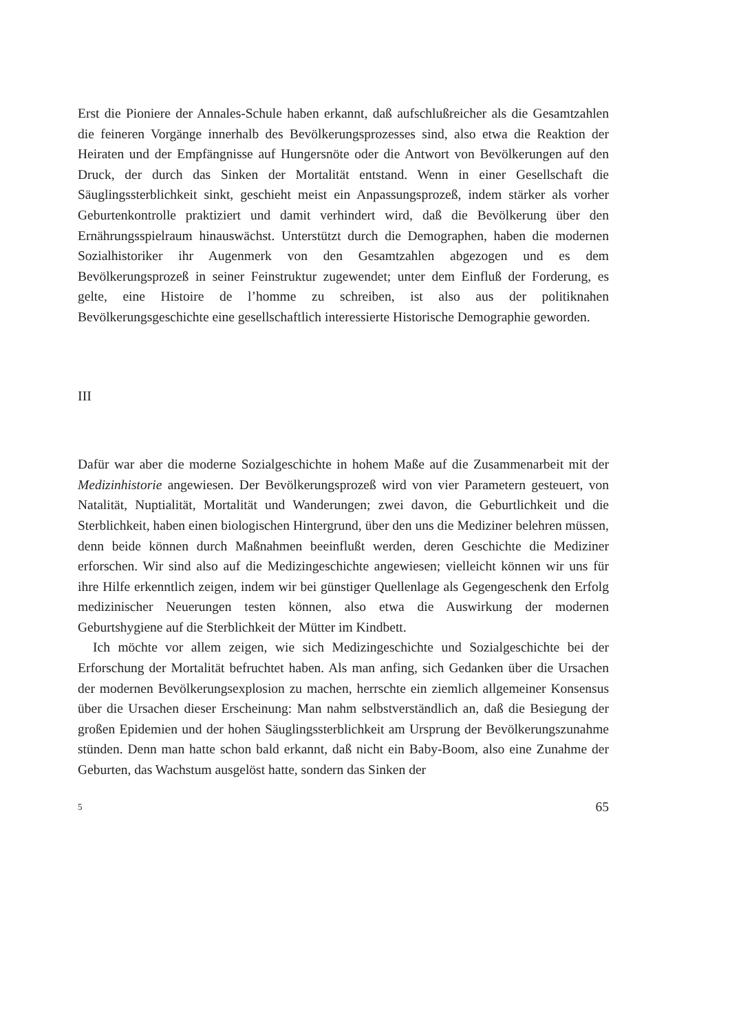Erst die Pioniere der Annales-Schule haben erkannt, daß aufschlußreicher als die Gesamtzahlen die feineren Vorgänge innerhalb des Bevölkerungsprozesses sind, also etwa die Reaktion der Heiraten und der Empfängnisse auf Hungersnöte oder die Antwort von Bevölkerungen auf den Druck, der durch das Sinken der Mortalität entstand. Wenn in einer Gesellschaft die Säuglingssterblichkeit sinkt, geschieht meist ein Anpassungsprozeß, indem stärker als vorher Geburtenkontrolle praktiziert und damit verhindert wird, daß die Bevölkerung über den Ernährungsspielraum hinauswächst. Unterstützt durch die Demographen, haben die modernen Sozialhistoriker ihr Augenmerk von den Gesamtzahlen abgezogen und es dem Bevölkerungsprozeß in seiner Feinstruktur zugewendet; unter dem Einfluß der Forderung, es gelte, eine Histoire de l’homme zu schreiben, ist also aus der politiknahen Bevölkerungsgeschichte eine gesellschaftlich interessierte Historische Demographie geworden.
III
Dafür war aber die moderne Sozialgeschichte in hohem Maße auf die Zusammenarbeit mit der Medizinhistorie angewiesen. Der Bevölkerungsprozeß wird von vier Parametern gesteuert, von Natalität, Nuptialität, Mortalität und Wanderungen; zwei davon, die Geburtlichkeit und die Sterblichkeit, haben einen biologischen Hintergrund, über den uns die Mediziner belehren müssen, denn beide können durch Maßnahmen beeinflußt werden, deren Geschichte die Mediziner erforschen. Wir sind also auf die Medizingeschichte angewiesen; vielleicht können wir uns für ihre Hilfe erkenntlich zeigen, indem wir bei günstiger Quellenlage als Gegengeschenk den Erfolg medizinischer Neuerungen testen können, also etwa die Auswirkung der modernen Geburtshygiene auf die Sterblichkeit der Mütter im Kindbett.
Ich möchte vor allem zeigen, wie sich Medizingeschichte und Sozialgeschichte bei der Erforschung der Mortalität befruchtet haben. Als man anfing, sich Gedanken über die Ursachen der modernen Bevölkerungsexplosion zu machen, herrschte ein ziemlich allgemeiner Konsensus über die Ursachen dieser Erscheinung: Man nahm selbstverständlich an, daß die Besiegung der großen Epidemien und der hohen Säuglingssterblichkeit am Ursprung der Bevölkerungszunahme stünden. Denn man hatte schon bald erkannt, daß nicht ein Baby-Boom, also eine Zunahme der Geburten, das Wachstum ausgelöst hatte, sondern das Sinken der
5 65